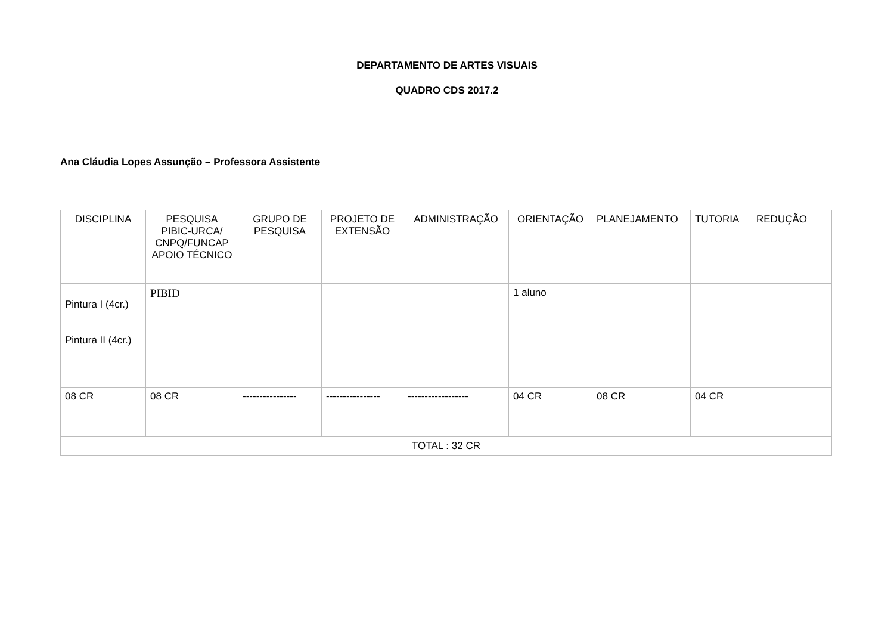DEPARTAMENTO DE ARTES VISUAIS
QUADRO CDS 2017.2
Ana Cláudia Lopes Assunção – Professora Assistente
| DISCIPLINA | PESQUISA PIBIC-URCA/ CNPQ/FUNCAP APOIO TÉCNICO | GRUPO DE PESQUISA | PROJETO DE EXTENSÃO | ADMINISTRAÇÃO | ORIENTAÇÃO | PLANEJAMENTO | TUTORIA | REDUÇÃO |
| --- | --- | --- | --- | --- | --- | --- | --- | --- |
| Pintura I (4cr.) Pintura II (4cr.) | PIBID | | | | 1 aluno | | | |
| 08 CR | 08 CR | ---------------- | ---------------- | ------------------ | 04 CR | 08 CR | 04 CR | |
| TOTAL : 32 CR | | | | | | | | |